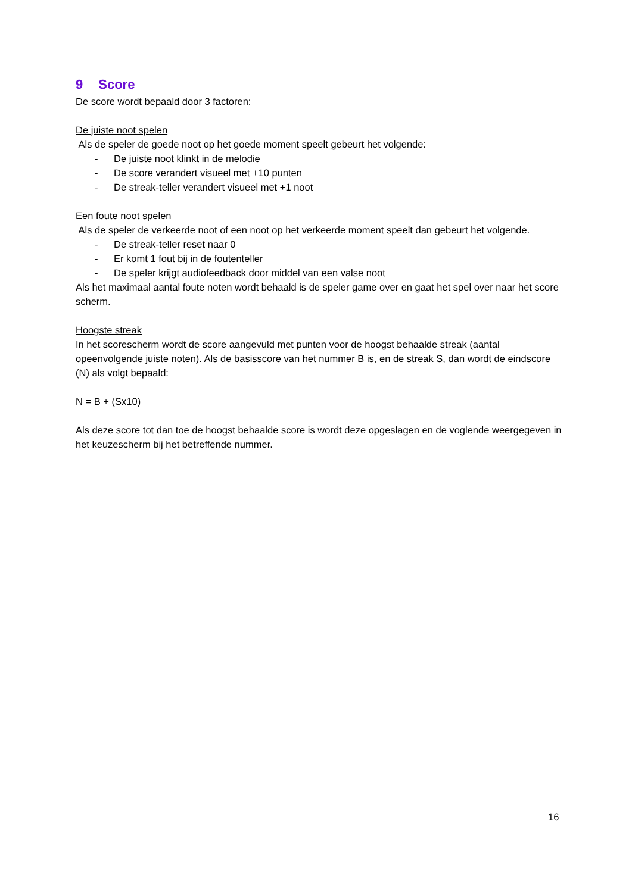9 Score
De score wordt bepaald door 3 factoren:
De juiste noot spelen
Als de speler de goede noot op het goede moment speelt gebeurt het volgende:
- De juiste noot klinkt in de melodie
- De score verandert visueel met +10 punten
- De streak-teller verandert visueel met +1 noot
Een foute noot spelen
Als de speler de verkeerde noot of een noot op het verkeerde moment speelt dan gebeurt het volgende.
- De streak-teller reset naar 0
- Er komt 1 fout bij in de foutenteller
- De speler krijgt audiofeedback door middel van een valse noot
Als het maximaal aantal foute noten wordt behaald is de speler game over en gaat het spel over naar het score scherm.
Hoogste streak
In het scorescherm wordt de score aangevuld met punten voor de hoogst behaalde streak (aantal opeenvolgende juiste noten). Als de basisscore van het nummer B is, en de streak S, dan wordt de eindscore (N) als volgt bepaald:
N = B + (Sx10)
Als deze score tot dan toe de hoogst behaalde score is wordt deze opgeslagen en de voglende weergegeven in het keuzescherm bij het betreffende nummer.
16